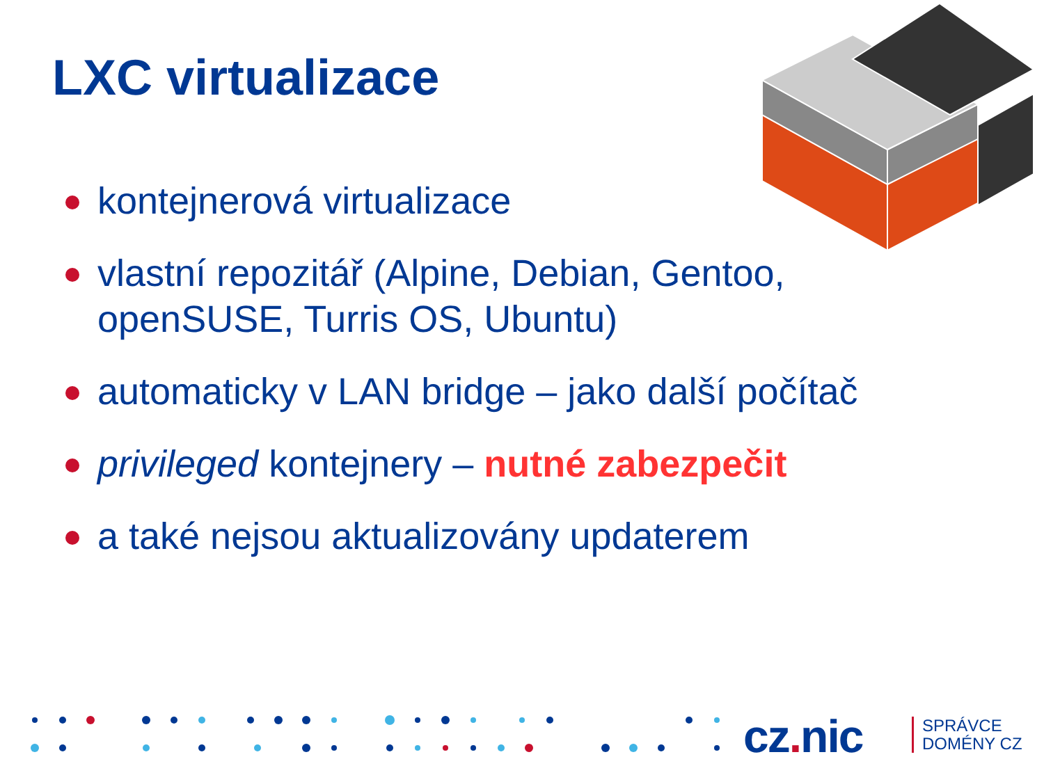LXC virtualizace
kontejnerová virtualizace
vlastní repozitář (Alpine, Debian, Gentoo, openSUSE, Turris OS, Ubuntu)
automaticky v LAN bridge – jako další počítač
privileged kontejnery – nutné zabezpečit
a také nejsou aktualizovány updaterem
cz. nic
SPRÁVCE
DOMÉNY CZ